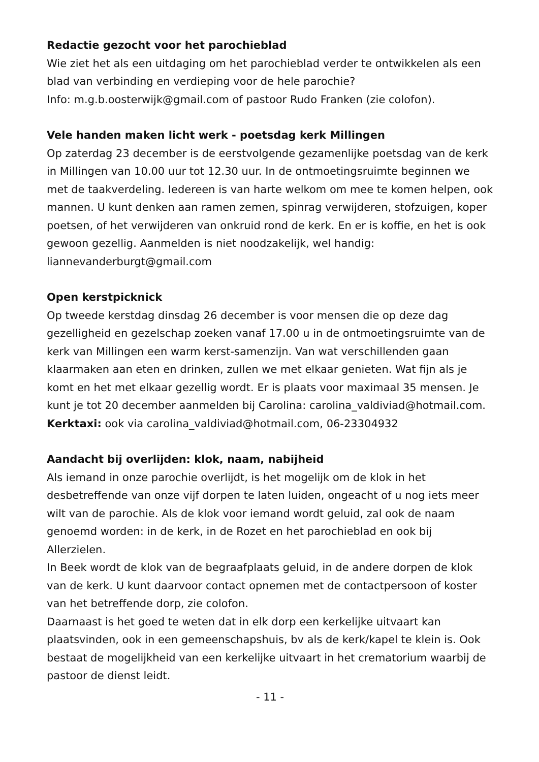Redactie gezocht voor het parochieblad
Wie ziet het als een uitdaging om het parochieblad verder te ontwikkelen als een blad van verbinding en verdieping voor de hele parochie?
Info: m.g.b.oosterwijk@gmail.com of pastoor Rudo Franken (zie colofon).
Vele handen maken licht werk - poetsdag kerk Millingen
Op zaterdag 23 december is de eerstvolgende gezamenlijke poetsdag van de kerk in Millingen van 10.00 uur tot 12.30 uur. In de ontmoetingsruimte beginnen we met de taakverdeling. Iedereen is van harte welkom om mee te komen helpen, ook mannen. U kunt denken aan ramen zemen, spinrag verwijderen, stofzuigen, koper poetsen, of het verwijderen van onkruid rond de kerk. En er is koffie, en het is ook gewoon gezellig. Aanmelden is niet noodzakelijk, wel handig: liannevanderburgt@gmail.com
Open kerstpicknick
Op tweede kerstdag dinsdag 26 december is voor mensen die op deze dag gezelligheid en gezelschap zoeken vanaf 17.00 u in de ontmoetingsruimte van de kerk van Millingen een warm kerst-samenzijn. Van wat verschillenden gaan klaarmaken aan eten en drinken, zullen we met elkaar genieten. Wat fijn als je komt en het met elkaar gezellig wordt. Er is plaats voor maximaal 35 mensen. Je kunt je tot 20 december aanmelden bij Carolina: carolina_valdiviad@hotmail.com.
Kerktaxi: ook via carolina_valdiviad@hotmail.com, 06-23304932
Aandacht bij overlijden: klok, naam, nabijheid
Als iemand in onze parochie overlijdt, is het mogelijk om de klok in het desbetreffende van onze vijf dorpen te laten luiden, ongeacht of u nog iets meer wilt van de parochie. Als de klok voor iemand wordt geluid, zal ook de naam genoemd worden: in de kerk, in de Rozet en het parochieblad en ook bij Allerzielen.
In Beek wordt de klok van de begraafplaats geluid, in de andere dorpen de klok van de kerk. U kunt daarvoor contact opnemen met de contactpersoon of koster van het betreffende dorp, zie colofon.
Daarnaast is het goed te weten dat in elk dorp een kerkelijke uitvaart kan plaatsvinden, ook in een gemeenschapshuis, bv als de kerk/kapel te klein is. Ook bestaat de mogelijkheid van een kerkelijke uitvaart in het crematorium waarbij de pastoor de dienst leidt.
- 11 -